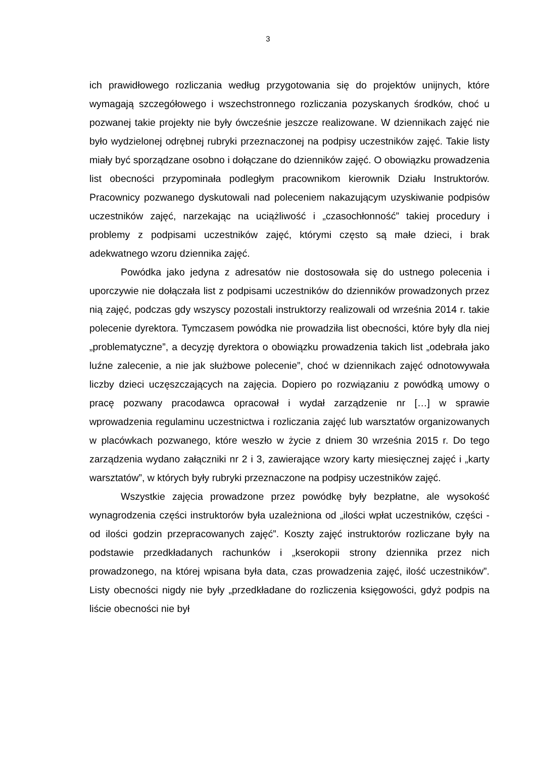3
ich prawidłowego rozliczania według przygotowania się do projektów unijnych, które wymagają szczegółowego i wszechstronnego rozliczania pozyskanych środków, choć u pozwanej takie projekty nie były ówcześnie jeszcze realizowane. W dziennikach zajęć nie było wydzielonej odrębnej rubryki przeznaczonej na podpisy uczestników zajęć. Takie listy miały być sporządzane osobno i dołączane do dzienników zajęć. O obowiązku prowadzenia list obecności przypominała podległym pracownikom kierownik Działu Instruktorów. Pracownicy pozwanego dyskutowali nad poleceniem nakazującym uzyskiwanie podpisów uczestników zajęć, narzekając na uciążliwość i „czasochłonność” takiej procedury i problemy z podpisami uczestników zajęć, którymi często są małe dzieci, i brak adekwatnego wzoru dziennika zajęć.
Powódka jako jedyna z adresatów nie dostosowała się do ustnego polecenia i uporczywie nie dołączała list z podpisami uczestników do dzienników prowadzonych przez nią zajęć, podczas gdy wszyscy pozostali instruktorzy realizowali od września 2014 r. takie polecenie dyrektora. Tymczasem powódka nie prowadziła list obecności, które były dla niej „problematyczne”, a decyzję dyrektora o obowiązku prowadzenia takich list „odebrała jako luźne zalecenie, a nie jak służbowe polecenie”, choć w dziennikach zajęć odnotowywała liczby dzieci uczęszczających na zajęcia. Dopiero po rozwiązaniu z powódką umowy o pracę pozwany pracodawca opracował i wydał zarządzenie nr […] w sprawie wprowadzenia regulaminu uczestnictwa i rozliczania zajęć lub warsztatów organizowanych w placówkach pozwanego, które weszło w życie z dniem 30 września 2015 r. Do tego zarządzenia wydano załączniki nr 2 i 3, zawierające wzory karty miesięcznej zajęć i „karty warsztatów”, w których były rubryki przeznaczone na podpisy uczestników zajęć.
Wszystkie zajęcia prowadzone przez powódkę były bezpłatne, ale wysokość wynagrodzenia części instruktorów była uzależniona od „ilości wpłat uczestników, części - od ilości godzin przepracowanych zajęć”. Koszty zajęć instruktorów rozliczane były na podstawie przedkładanych rachunków i „kserokopii strony dziennika przez nich prowadzonego, na której wpisana była data, czas prowadzenia zajęć, ilość uczestników”. Listy obecności nigdy nie były „przedkładane do rozliczenia księgowości, gdyż podpis na liście obecności nie był